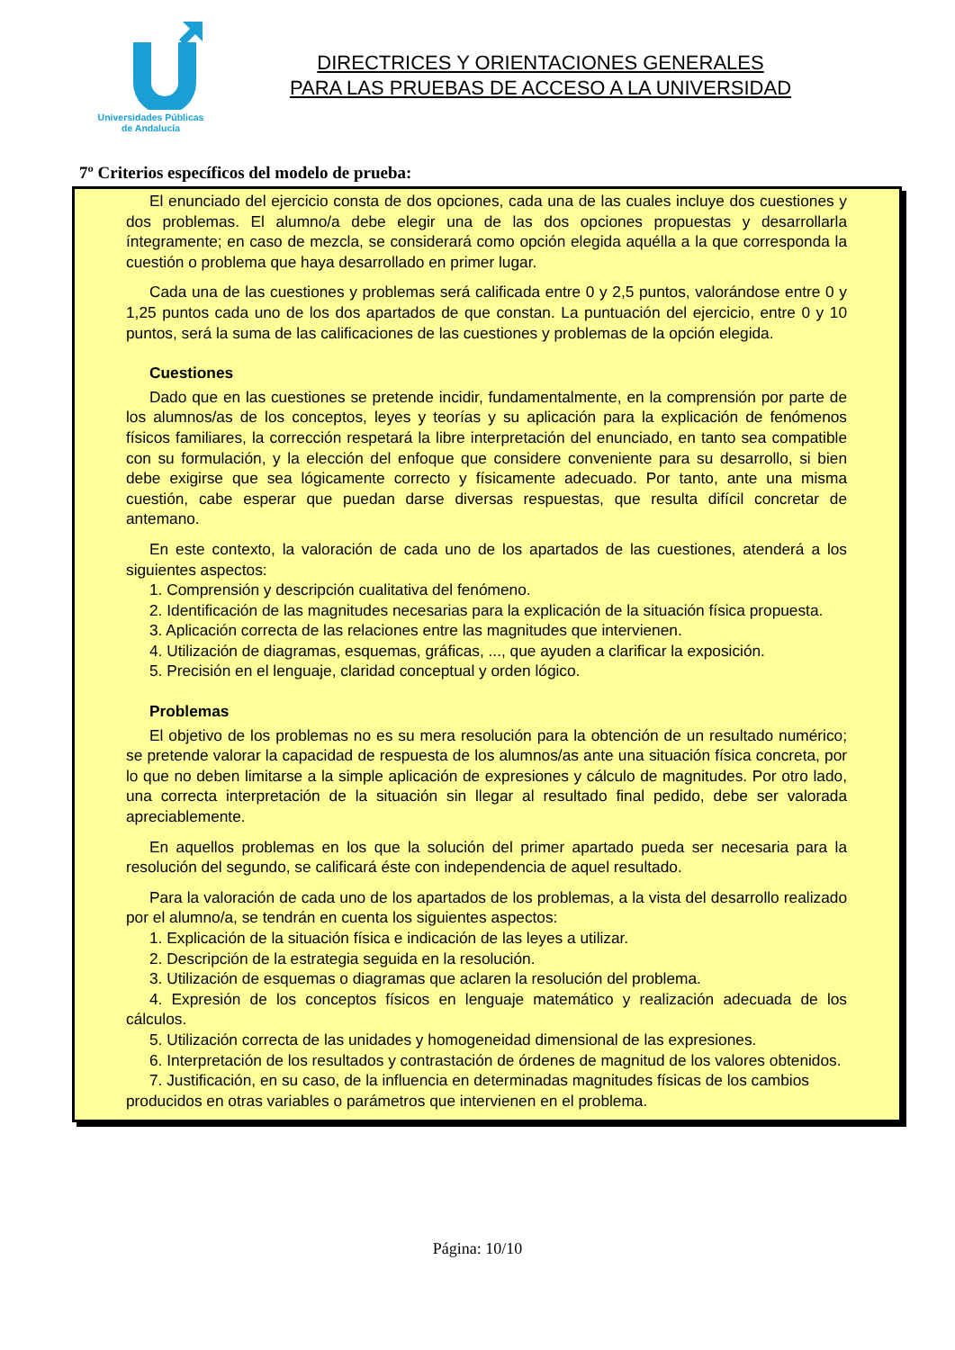Universidades Públicas
de Andalucía
DIRECTRICES Y ORIENTACIONES GENERALES
PARA LAS PRUEBAS DE ACCESO A LA UNIVERSIDAD
7º Criterios específicos del modelo de prueba:
El enunciado del ejercicio consta de dos opciones, cada una de las cuales incluye dos cuestiones y dos problemas. El alumno/a debe elegir una de las dos opciones propuestas y desarrollarla íntegramente; en caso de mezcla, se considerará como opción elegida aquélla a la que corresponda la cuestión o problema que haya desarrollado en primer lugar.
Cada una de las cuestiones y problemas será calificada entre 0 y 2,5 puntos, valorándose entre 0 y 1,25 puntos cada uno de los dos apartados de que constan. La puntuación del ejercicio, entre 0 y 10 puntos, será la suma de las calificaciones de las cuestiones y problemas de la opción elegida.
Cuestiones
Dado que en las cuestiones se pretende incidir, fundamentalmente, en la comprensión por parte de los alumnos/as de los conceptos, leyes y teorías y su aplicación para la explicación de fenómenos físicos familiares, la corrección respetará la libre interpretación del enunciado, en tanto sea compatible con su formulación, y la elección del enfoque que considere conveniente para su desarrollo, si bien debe exigirse que sea lógicamente correcto y físicamente adecuado. Por tanto, ante una misma cuestión, cabe esperar que puedan darse diversas respuestas, que resulta difícil concretar de antemano.
En este contexto, la valoración de cada uno de los apartados de las cuestiones, atenderá a los siguientes aspectos:
1. Comprensión y descripción cualitativa del fenómeno.
2. Identificación de las magnitudes necesarias para la explicación de la situación física propuesta.
3. Aplicación correcta de las relaciones entre las magnitudes que intervienen.
4. Utilización de diagramas, esquemas, gráficas, ..., que ayuden a clarificar la exposición.
5. Precisión en el lenguaje, claridad conceptual y orden lógico.
Problemas
El objetivo de los problemas no es su mera resolución para la obtención de un resultado numérico; se pretende valorar la capacidad de respuesta de los alumnos/as ante una situación física concreta, por lo que no deben limitarse a la simple aplicación de expresiones y cálculo de magnitudes. Por otro lado, una correcta interpretación de la situación sin llegar al resultado final pedido, debe ser valorada apreciablemente.
En aquellos problemas en los que la solución del primer apartado pueda ser necesaria para la resolución del segundo, se calificará éste con independencia de aquel resultado.
Para la valoración de cada uno de los apartados de los problemas, a la vista del desarrollo realizado por el alumno/a, se tendrán en cuenta los siguientes aspectos:
1. Explicación de la situación física e indicación de las leyes a utilizar.
2. Descripción de la estrategia seguida en la resolución.
3. Utilización de esquemas o diagramas que aclaren la resolución del problema.
4. Expresión de los conceptos físicos en lenguaje matemático y realización adecuada de los cálculos.
5. Utilización correcta de las unidades y homogeneidad dimensional de las expresiones.
6. Interpretación de los resultados y contrastación de órdenes de magnitud de los valores obtenidos.
7. Justificación, en su caso, de la influencia en determinadas magnitudes físicas de los cambios producidos en otras variables o parámetros que intervienen en el problema.
Página: 10/10